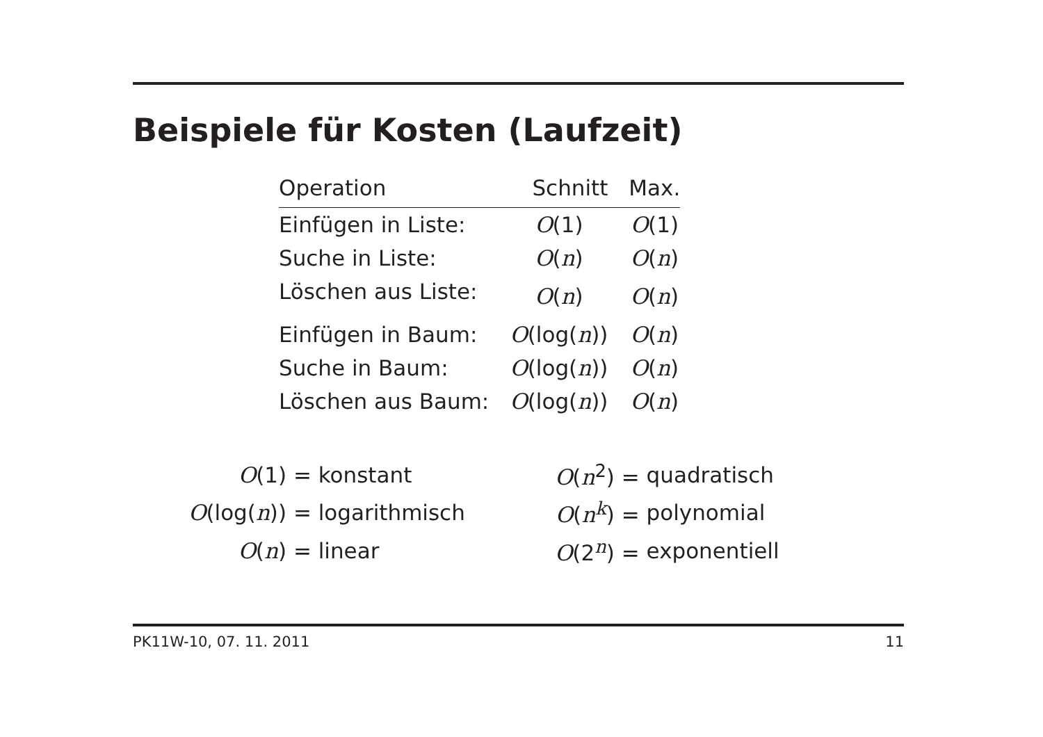Beispiele für Kosten (Laufzeit)
| Operation | Schnitt | Max. |
| --- | --- | --- |
| Einfügen in Liste: | O (1) | O (1) |
| Suche in Liste: | O ( n ) | O ( n ) |
| Löschen aus Liste: | O ( n ) | O ( n ) |
| Einfügen in Baum: | O (log( n )) | O ( n ) |
| Suche in Baum: | O (log( n )) | O ( n ) |
| Löschen aus Baum: | O (log( n )) | O ( n ) |
| O (1) = | konstant | O ( n<sup>2</sup>) = | quadratisch |
| O (log( n )) = | logarithmisch | O ( n<sup>k</sup>) = | polynomial |
| O ( n ) = | linear | O (2<sup>n</sup>) = | exponentiell |
PK11W-10, 07. 11. 2011 11